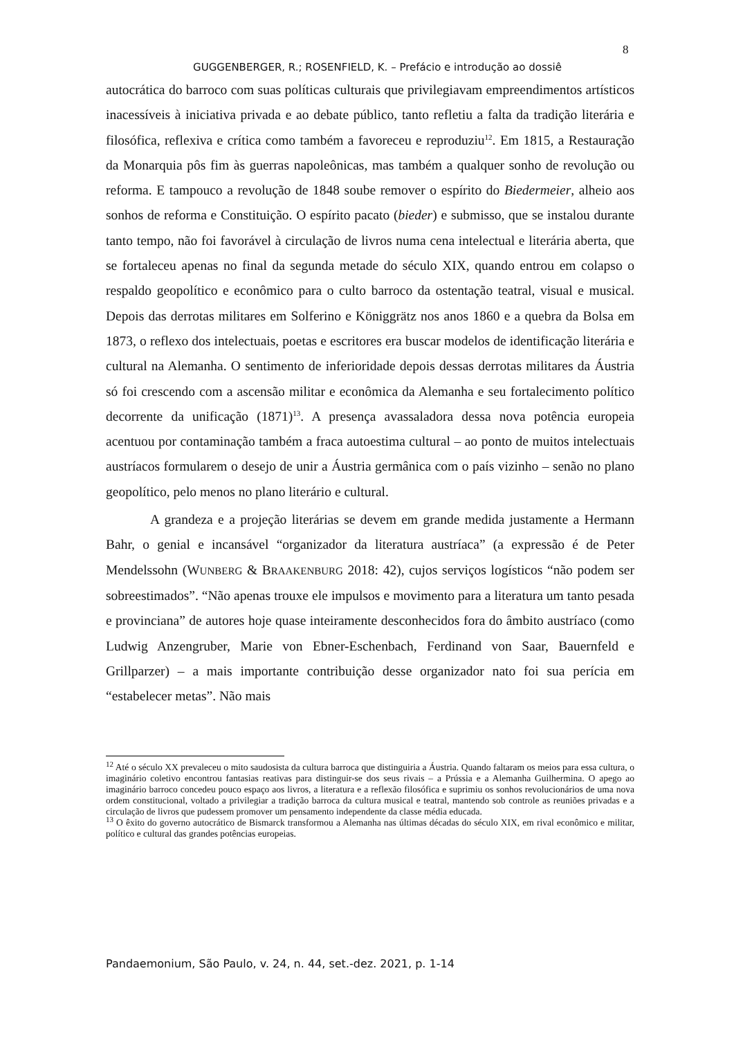8
GUGGENBERGER, R.; ROSENFIELD, K. – Prefácio e introdução ao dossiê
autocrática do barroco com suas políticas culturais que privilegiavam empreendimentos artísticos inacessíveis à iniciativa privada e ao debate público, tanto refletiu a falta da tradição literária e filosófica, reflexiva e crítica como também a favoreceu e reproduziu<sup>12</sup>. Em 1815, a Restauração da Monarquia pôs fim às guerras napoleônicas, mas também a qualquer sonho de revolução ou reforma. E tampouco a revolução de 1848 soube remover o espírito do Biedermeier, alheio aos sonhos de reforma e Constituição. O espírito pacato (bieder) e submisso, que se instalou durante tanto tempo, não foi favorável à circulação de livros numa cena intelectual e literária aberta, que se fortaleceu apenas no final da segunda metade do século XIX, quando entrou em colapso o respaldo geopolítico e econômico para o culto barroco da ostentação teatral, visual e musical. Depois das derrotas militares em Solferino e Königgrätz nos anos 1860 e a quebra da Bolsa em 1873, o reflexo dos intelectuais, poetas e escritores era buscar modelos de identificação literária e cultural na Alemanha. O sentimento de inferioridade depois dessas derrotas militares da Áustria só foi crescendo com a ascensão militar e econômica da Alemanha e seu fortalecimento político decorrente da unificação (1871)<sup>13</sup>. A presença avassaladora dessa nova potência europeia acentuou por contaminação também a fraca autoestima cultural – ao ponto de muitos intelectuais austríacos formularem o desejo de unir a Áustria germânica com o país vizinho – senão no plano geopolítico, pelo menos no plano literário e cultural.
A grandeza e a projeção literárias se devem em grande medida justamente a Hermann Bahr, o genial e incansável “organizador da literatura austríaca” (a expressão é de Peter Mendelssohn (WUNBERG & BRAAKENBURG 2018: 42), cujos serviços logísticos “não podem ser sobreestimados”. “Não apenas trouxe ele impulsos e movimento para a literatura um tanto pesada e provinciana” de autores hoje quase inteiramente desconhecidos fora do âmbito austríaco (como Ludwig Anzengruber, Marie von Ebner-Eschenbach, Ferdinand von Saar, Bauernfeld e Grillparzer) – a mais importante contribuição desse organizador nato foi sua perícia em “estabelecer metas”. Não mais
<sup>12</sup> Até o século XX prevaleceu o mito saudosista da cultura barroca que distinguiria a Áustria. Quando faltaram os meios para essa cultura, o imaginário coletivo encontrou fantasias reativas para distinguir-se dos seus rivais – a Prússia e a Alemanha Guilhermina. O apego ao imaginário barroco concedeu pouco espaço aos livros, a literatura e a reflexão filosófica e suprimiu os sonhos revolucionários de uma nova ordem constitucional, voltado a privilegiar a tradição barroca da cultura musical e teatral, mantendo sob controle as reuniões privadas e a circulação de livros que pudessem promover um pensamento independente da classe média educada.
<sup>13</sup> O êxito do governo autocrático de Bismarck transformou a Alemanha nas últimas décadas do século XIX, em rival econômico e militar, político e cultural das grandes potências europeias.
Pandaemonium, São Paulo, v. 24, n. 44, set.-dez. 2021, p. 1-14